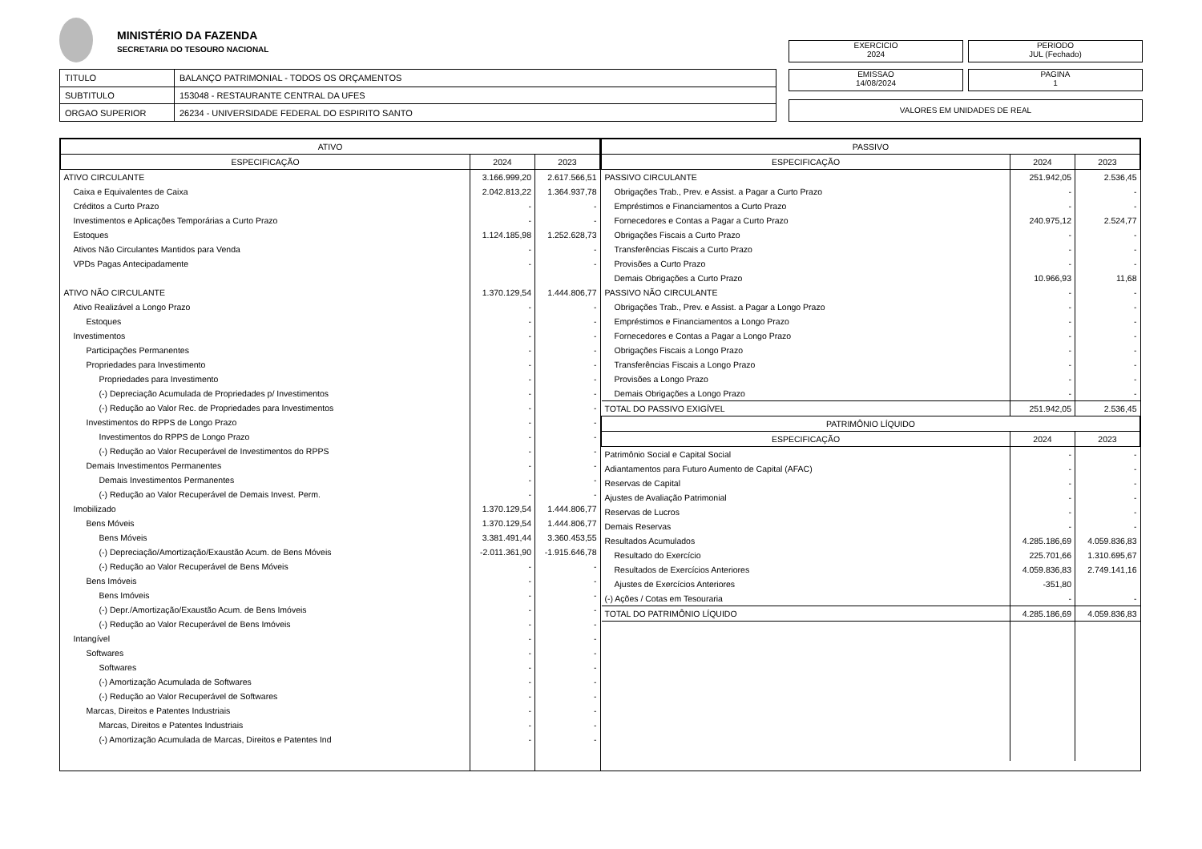MINISTÉRIO DA FAZENDA
SECRETARIA DO TESOURO NACIONAL
EXERCICIO
2024
PERIODO
JUL (Fechado)
| TITULO | BALANÇO PATRIMONIAL - TODOS OS ORÇAMENTOS |
| SUBTITULO | 153048 - RESTAURANTE CENTRAL DA UFES |
| ORGAO SUPERIOR | 26234 - UNIVERSIDADE FEDERAL DO ESPIRITO SANTO |
EMISSAO
14/08/2024
PAGINA
1
VALORES EM UNIDADES DE REAL
| / ATIVO / / / / --- / --- / --- / / ESPECIFICAÇÃO / 2024 / 2023 / / ATIVO CIRCULANTE / 3.166.999,20 / 2.617.566,51 / / Caixa e Equivalentes de Caixa / 2.042.813,22 / 1.364.937,78 / / Créditos a Curto Prazo / - / - / / Investimentos e Aplicações Temporárias a Curto Prazo / - / - / / Estoques / 1.124.185,98 / 1.252.628,73 / / Ativos Não Circulantes Mantidos para Venda / - / - / / VPDs Pagas Antecipadamente / - / - / / ATIVO NÃO CIRCULANTE / 1.370.129,54 / 1.444.806,77 / / Ativo Realizável a Longo Prazo / - / - / / Estoques / - / - / / Investimentos / - / - / / Participações Permanentes / - / - / / Propriedades para Investimento / - / - / / Propriedades para Investimento / - / - / / (-) Depreciação Acumulada de Propriedades p/ Investimentos / - / - / / (-) Redução ao Valor Rec. de Propriedades para Investimentos / - / - / / Investimentos do RPPS de Longo Prazo / - / - / / Investimentos do RPPS de Longo Prazo / - / - / / (-) Redução ao Valor Recuperável de Investimentos do RPPS / - / - / / Demais Investimentos Permanentes / - / - / / Demais Investimentos Permanentes / - / - / / (-) Redução ao Valor Recuperável de Demais Invest. Perm. / - / - / / Imobilizado / 1.370.129,54 / 1.444.806,77 / / Bens Móveis / 1.370.129,54 / 1.444.806,77 / / Bens Móveis / 3.381.491,44 / 3.360.453,55 / / (-) Depreciação/Amortização/Exaustão Acum. de Bens Móveis / -2.011.361,90 / -1.915.646,78 / / (-) Redução ao Valor Recuperável de Bens Móveis / - / - / / Bens Imóveis / - / - / / Bens Imóveis / - / - / / (-) Depr./Amortização/Exaustão Acum. de Bens Imóveis / - / - / / (-) Redução ao Valor Recuperável de Bens Imóveis / - / - / / Intangível / - / - / / Softwares / - / - / / Softwares / - / - / / (-) Amortização Acumulada de Softwares / - / - / / (-) Redução ao Valor Recuperável de Softwares / - / - / / Marcas, Direitos e Patentes Industriais / - / - / / Marcas, Direitos e Patentes Industriais / - / - / / (-) Amortização Acumulada de Marcas, Direitos e Patentes Ind / - / - / | / PASSIVO / / / / --- / --- / --- / / ESPECIFICAÇÃO / 2024 / 2023 / / PASSIVO CIRCULANTE / 251.942,05 / 2.536,45 / / Obrigações Trab., Prev. e Assist. a Pagar a Curto Prazo / - / - / / Empréstimos e Financiamentos a Curto Prazo / - / - / / Fornecedores e Contas a Pagar a Curto Prazo / 240.975,12 / 2.524,77 / / Obrigações Fiscais a Curto Prazo / - / - / / Transferências Fiscais a Curto Prazo / - / - / / Provisões a Curto Prazo / - / - / / Demais Obrigações a Curto Prazo / 10.966,93 / 11,68 / / PASSIVO NÃO CIRCULANTE / - / - / / Obrigações Trab., Prev. e Assist. a Pagar a Longo Prazo / - / - / / Empréstimos e Financiamentos a Longo Prazo / - / - / / Fornecedores e Contas a Pagar a Longo Prazo / - / - / / Obrigações Fiscais a Longo Prazo / - / - / / Transferências Fiscais a Longo Prazo / - / - / / Provisões a Longo Prazo / - / - / / Demais Obrigações a Longo Prazo / - / - / / TOTAL DO PASSIVO EXIGÍVEL / 251.942,05 / 2.536,45 / / PATRIMÔNIO LÍQUIDO / / / / ESPECIFICAÇÃO / 2024 / 2023 / / Patrimônio Social e Capital Social / - / - / / Adiantamentos para Futuro Aumento de Capital (AFAC) / - / - / / Reservas de Capital / - / - / / Ajustes de Avaliação Patrimonial / - / - / / Reservas de Lucros / - / - / / Demais Reservas / - / - / / Resultados Acumulados / 4.285.186,69 / 4.059.836,83 / / Resultado do Exercício / 225.701,66 / 1.310.695,67 / / Resultados de Exercícios Anteriores / 4.059.836,83 / 2.749.141,16 / / Ajustes de Exercícios Anteriores / -351,80 / / / (-) Ações / Cotas em Tesouraria / - / - / / TOTAL DO PATRIMÔNIO LÍQUIDO / 4.285.186,69 / 4.059.836,83 / |